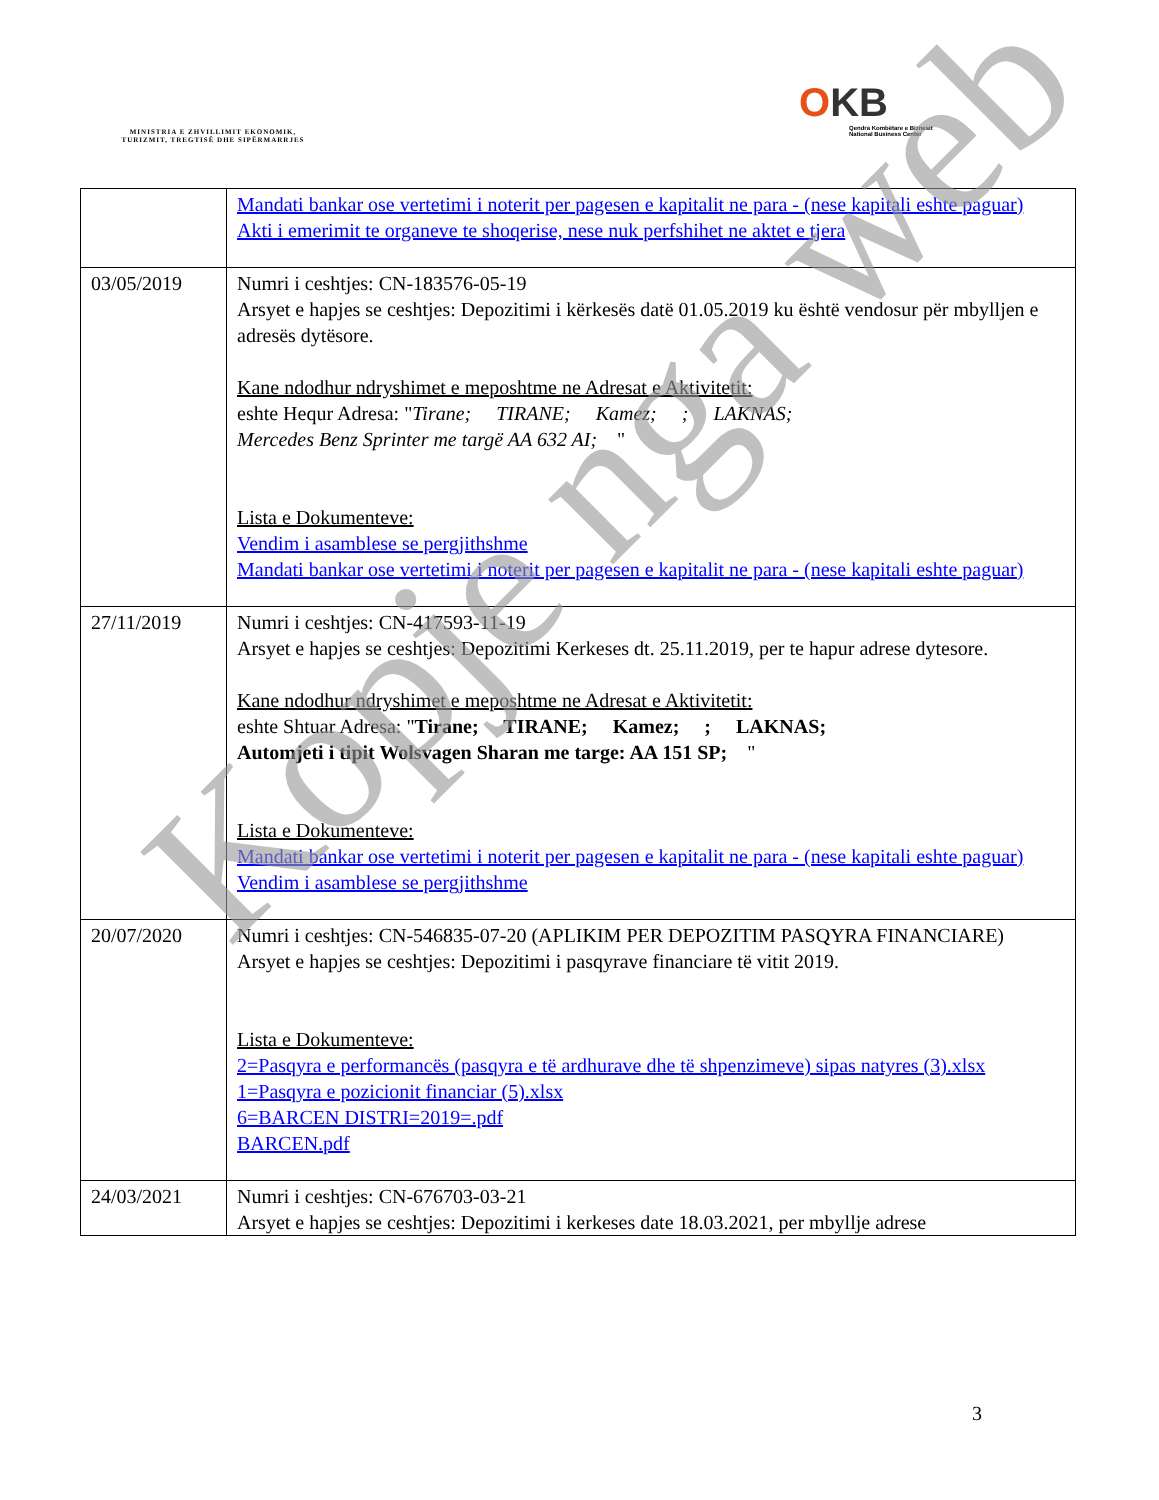MINISTRIA E ZHVILLIMIT EKONOMIK, TURIZMIT, TREGTISË DHE SIPËRMARRJES
OKB
Qendra Kombëtare e Biznesit
National Business Center
| | Mandati bankar ose vertetimi i noterit per pagesen e kapitalit ne para - (nese kapitali eshte paguar) Akti i emerimit te organeve te shoqerise, nese nuk perfshihet ne aktet e tjera |
| 03/05/2019 | Numri i ceshtjes: CN-183576-05-19 Arsyet e hapjes se ceshtjes: Depozitimi i kërkesës datë 01.05.2019 ku është vendosur për mbylljen e adresës dytësore. Kane ndodhur ndryshimet e meposhtme ne Adresat e Aktivitetit: eshte Hequr Adresa: " Tirane; TIRANE; Kamez; ; LAKNAS; Mercedes Benz Sprinter me targë AA 632 AI; " Lista e Dokumenteve: Vendim i asamblese se pergjithshme Mandati bankar ose vertetimi i noterit per pagesen e kapitalit ne para - (nese kapitali eshte paguar) |
| 27/11/2019 | Numri i ceshtjes: CN-417593-11-19 Arsyet e hapjes se ceshtjes: Depozitimi Kerkeses dt. 25.11.2019, per te hapur adrese dytesore. Kane ndodhur ndryshimet e meposhtme ne Adresat e Aktivitetit: eshte Shtuar Adresa: " Tirane; TIRANE; Kamez; ; LAKNAS; Automjeti i tipit Wolsvagen Sharan me targe: AA 151 SP; " Lista e Dokumenteve: Mandati bankar ose vertetimi i noterit per pagesen e kapitalit ne para - (nese kapitali eshte paguar) Vendim i asamblese se pergjithshme |
| 20/07/2020 | Numri i ceshtjes: CN-546835-07-20 (APLIKIM PER DEPOZITIM PASQYRA FINANCIARE) Arsyet e hapjes se ceshtjes: Depozitimi i pasqyrave financiare të vitit 2019. Lista e Dokumenteve: 2=Pasqyra e performancës (pasqyra e të ardhurave dhe të shpenzimeve) sipas natyres (3).xlsx 1=Pasqyra e pozicionit financiar (5).xlsx 6=BARCEN DISTRI=2019=.pdf BARCEN.pdf |
| 24/03/2021 | Numri i ceshtjes: CN-676703-03-21 Arsyet e hapjes se ceshtjes: Depozitimi i kerkeses date 18.03.2021, per mbyllje adrese |
3
Kopje nga web